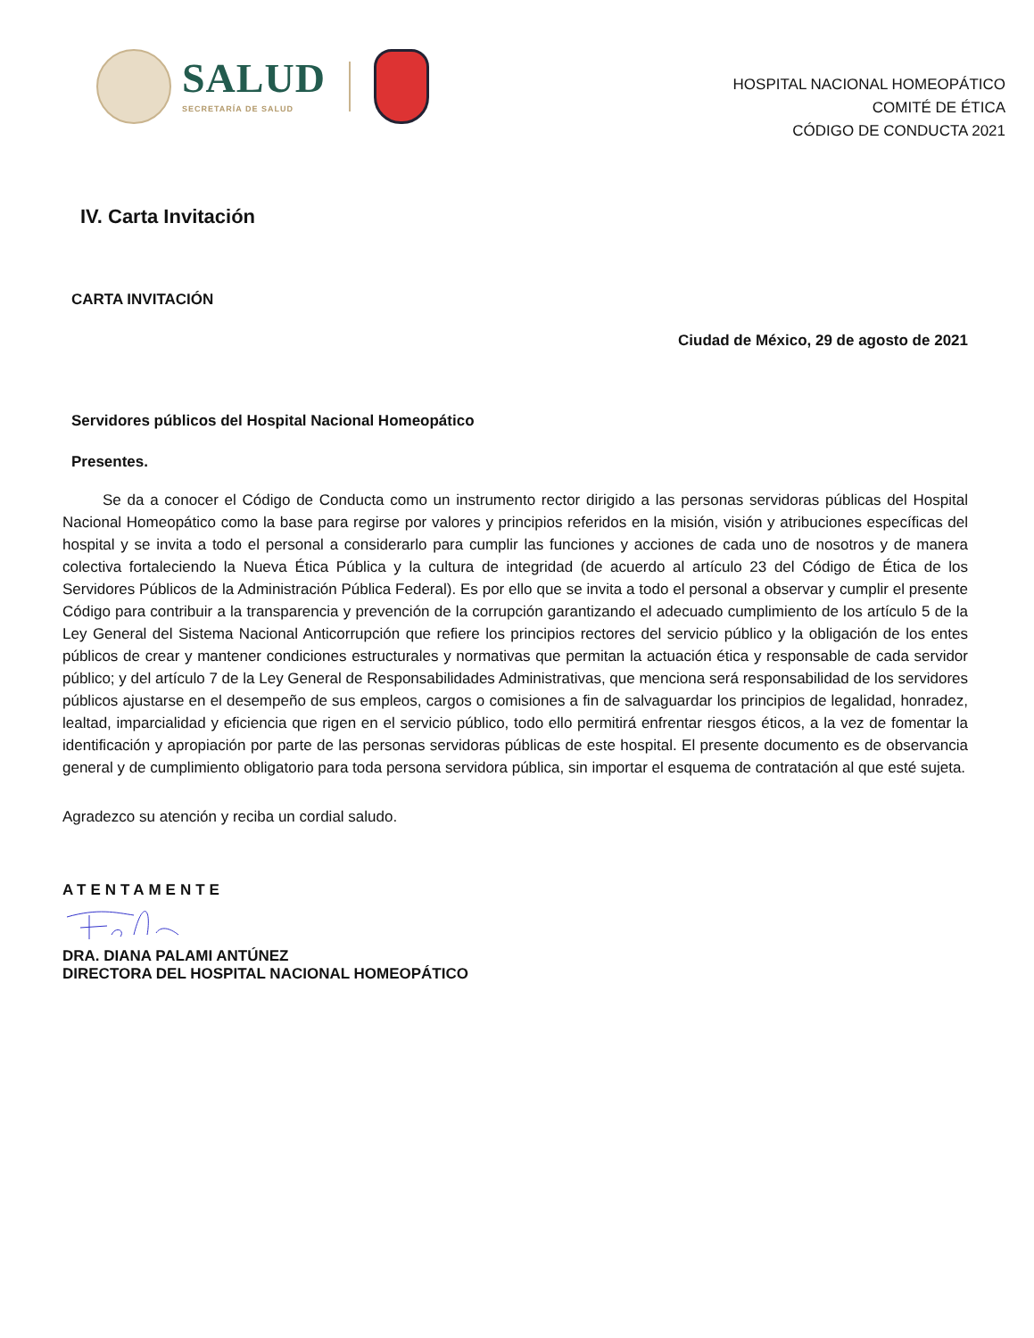SALUD
SECRETARÍA DE SALUD
HOSPITAL NACIONAL HOMEOPÁTICO
COMITÉ DE ÉTICA
CÓDIGO DE CONDUCTA 2021
IV. Carta Invitación
CARTA INVITACIÓN
Ciudad de México, 29 de agosto de 2021
Servidores públicos del Hospital Nacional Homeopático
Presentes.
Se da a conocer el Código de Conducta como un instrumento rector dirigido a las personas servidoras públicas del Hospital Nacional Homeopático como la base para regirse por valores y principios referidos en la misión, visión y atribuciones específicas del hospital y se invita a todo el personal a considerarlo para cumplir las funciones y acciones de cada uno de nosotros y de manera colectiva fortaleciendo la Nueva Ética Pública y la cultura de integridad (de acuerdo al artículo 23 del Código de Ética de los Servidores Públicos de la Administración Pública Federal). Es por ello que se invita a todo el personal a observar y cumplir el presente Código para contribuir a la transparencia y prevención de la corrupción garantizando el adecuado cumplimiento de los artículo 5 de la Ley General del Sistema Nacional Anticorrupción que refiere los principios rectores del servicio público y la obligación de los entes públicos de crear y mantener condiciones estructurales y normativas que permitan la actuación ética y responsable de cada servidor público; y del artículo 7 de la Ley General de Responsabilidades Administrativas, que menciona será responsabilidad de los servidores públicos ajustarse en el desempeño de sus empleos, cargos o comisiones a fin de salvaguardar los principios de legalidad, honradez, lealtad, imparcialidad y eficiencia que rigen en el servicio público, todo ello permitirá enfrentar riesgos éticos, a la vez de fomentar la identificación y apropiación por parte de las personas servidoras públicas de este hospital. El presente documento es de observancia general y de cumplimiento obligatorio para toda persona servidora pública, sin importar el esquema de contratación al que esté sujeta.
Agradezco su atención y reciba un cordial saludo.
ATENTAMENTE
DRA. DIANA PALAMI ANTÚNEZ
DIRECTORA DEL HOSPITAL NACIONAL HOMEOPÁTICO